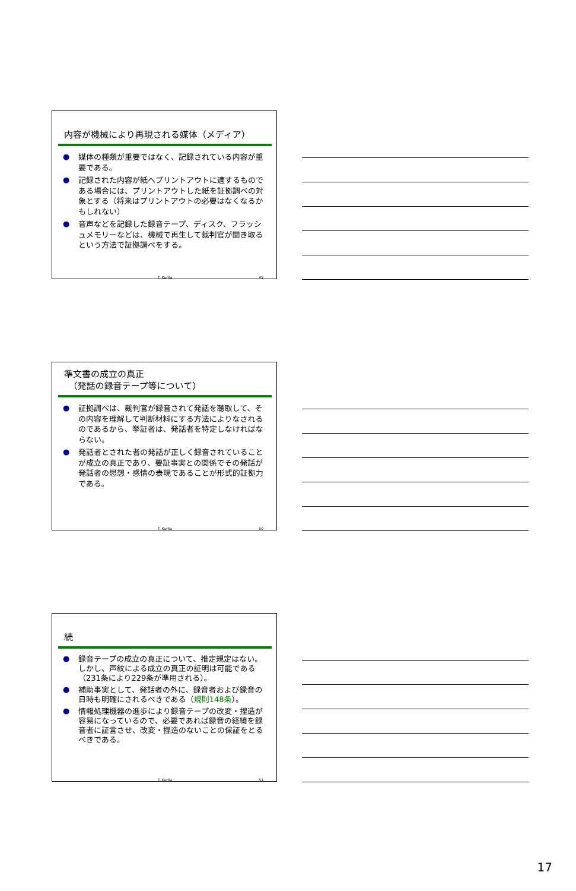内容が機械により再現される媒体（メディア）
● 媒体の種類が重要ではなく、記録されている内容が重要である。
● 記録された内容が紙へプリントアウトに適するものである場合には、プリントアウトした紙を証拠調べの対象とする（将来はプリントアウトの必要はなくなるかもしれない）
● 音声などを記録した録音テープ、ディスク、フラッシュメモリーなどは、機械で再生して裁判官が聞き取るという方法で証拠調べをする。
T. Kurita 49
準文書の成立の真正
　（発話の録音テープ等について）
● 証拠調べは、裁判官が録音されて発話を聴取して、その内容を理解して判断材料にする方法によりなされるのであるから、挙証者は、発話者を特定しなければならない。
● 発話者とされた者の発話が正しく録音されていることが成立の真正であり、要証事実との関係でその発話が発話者の思想・感情の表現であることが形式的証拠力である。
T. Kurita 50
続
● 録音テープの成立の真正について、推定規定はない。しかし、声紋による成立の真正の証明は可能である（231条により229条が準用される）。
● 補助事実として、発話者の外に、録音者および録音の日時も明確にされるべきである（規則148条）。
● 情報処理機器の進歩により録音テープの改変・捏造が容易になっているので、必要であれば録音の経緯を録音者に証言させ、改変・捏造のないことの保証をとるべきである。
T. Kurita 51
17